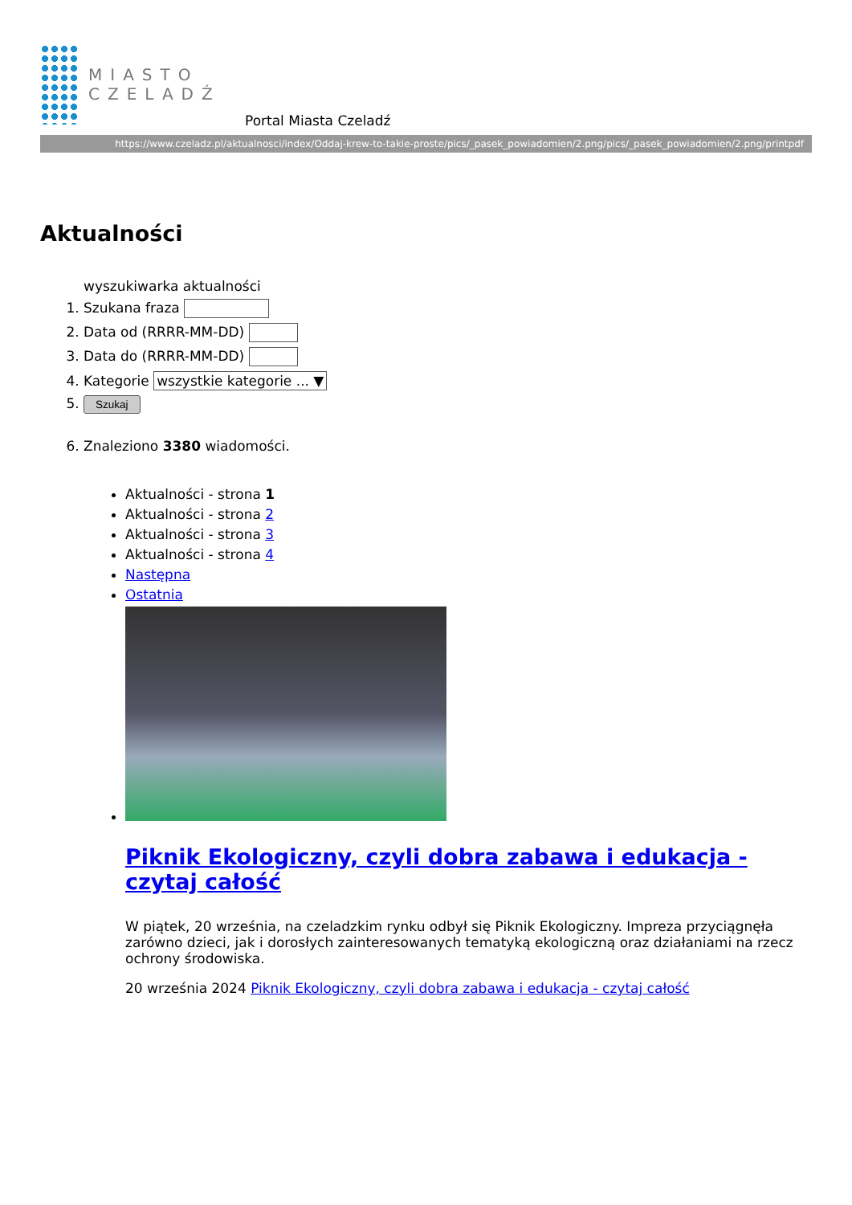MIASTO
CZELADŹ
Portal Miasta Czeladź
https://www.czeladz.pl/aktualnosci/index/Oddaj-krew-to-takie-proste/pics/_pasek_powiadomien/2.png/pics/_pasek_powiadomien/2.png/printpdf
Aktualności
wyszukiwarka aktualności
1. Szukana fraza
2. Data od (RRRR-MM-DD)
3. Data do (RRRR-MM-DD)
4. Kategorie wszystkie kategorie ... ▼
5. Szukaj
6. Znaleziono 3380 wiadomości.
Aktualności - strona 1
Aktualności - strona 2
Aktualności - strona 3
Aktualności - strona 4
Następna
Ostatnia
Piknik Ekologiczny, czyli dobra zabawa i edukacja - czytaj całość
W piątek, 20 września, na czeladzkim rynku odbył się Piknik Ekologiczny. Impreza przyciągnęła zarówno dzieci, jak i dorosłych zainteresowanych tematyką ekologiczną oraz działaniami na rzecz ochrony środowiska.
20 września 2024 Piknik Ekologiczny, czyli dobra zabawa i edukacja - czytaj całość